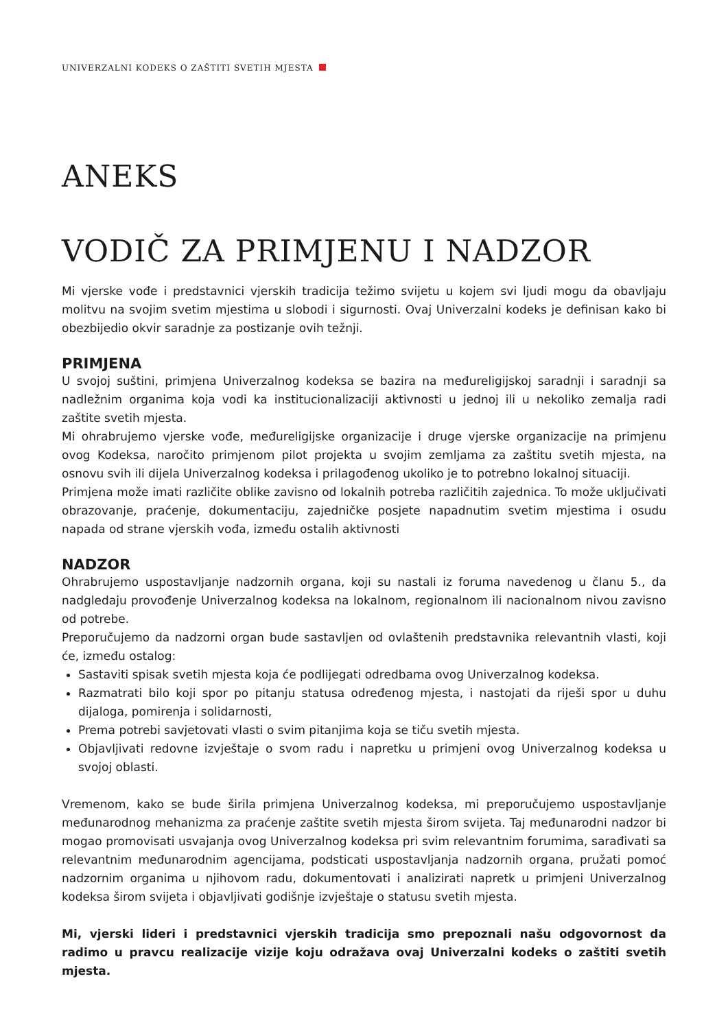UNIVERZALNI KODEKS O ZAŠTITI SVETIH MJESTA
ANEKS
VODIČ ZA PRIMJENU I NADZOR
Mi vjerske vođe i predstavnici vjerskih tradicija težimo svijetu u kojem svi ljudi mogu da obavljaju molitvu na svojim svetim mjestima u slobodi i sigurnosti. Ovaj Univerzalni kodeks je definisan kako bi obezbijedio okvir saradnje za postizanje ovih težnji.
PRIMJENA
U svojoj suštini, primjena Univerzalnog kodeksa se bazira na međureligijskoj saradnji i saradnji sa nadležnim organima koja vodi ka institucionalizaciji aktivnosti u jednoj ili u nekoliko zemalja radi zaštite svetih mjesta.
Mi ohrabrujemo vjerske vođe, međureligijske organizacije i druge vjerske organizacije na primjenu ovog Kodeksa, naročito primjenom pilot projekta u svojim zemljama za zaštitu svetih mjesta, na osnovu svih ili dijela Univerzalnog kodeksa i prilagođenog ukoliko je to potrebno lokalnoj situaciji.
Primjena može imati različite oblike zavisno od lokalnih potreba različitih zajednica. To može uključivati obrazovanje, praćenje, dokumentaciju, zajedničke posjete napadnutim svetim mjestima i osudu napada od strane vjerskih vođa, između ostalih aktivnosti
NADZOR
Ohrabrujemo uspostavljanje nadzornih organa, koji su nastali iz foruma navedenog u članu 5., da nadgledaju provođenje Univerzalnog kodeksa na lokalnom, regionalnom ili nacionalnom nivou zavisno od potrebe.
Preporučujemo da nadzorni organ bude sastavljen od ovlaštenih predstavnika relevantnih vlasti, koji će, između ostalog:
Sastaviti spisak svetih mjesta koja će podlijegati odredbama ovog Univerzalnog kodeksa.
Razmatrati bilo koji spor po pitanju statusa određenog mjesta, i nastojati da riješi spor u duhu dijaloga, pomirenja i solidarnosti,
Prema potrebi savjetovati vlasti o svim pitanjima koja se tiču svetih mjesta.
Objavljivati redovne izvještaje o svom radu i napretku u primjeni ovog Univerzalnog kodeksa u svojoj oblasti.
Vremenom, kako se bude širila primjena Univerzalnog kodeksa, mi preporučujemo uspostavljanje međunarodnog mehanizma za praćenje zaštite svetih mjesta širom svijeta. Taj međunarodni nadzor bi mogao promovisati usvajanja ovog Univerzalnog kodeksa pri svim relevantnim forumima, sarađivati sa relevantnim međunarodnim agencijama, podsticati uspostavljanja nadzornih organa, pružati pomoć nadzornim organima u njihovom radu, dokumentovati i analizirati napretk u primjeni Univerzalnog kodeksa širom svijeta i objavljivati godišnje izvještaje o statusu svetih mjesta.
Mi, vjerski lideri i predstavnici vjerskih tradicija smo prepoznali našu odgovornost da radimo u pravcu realizacije vizije koju odražava ovaj Univerzalni kodeks o zaštiti svetih mjesta.